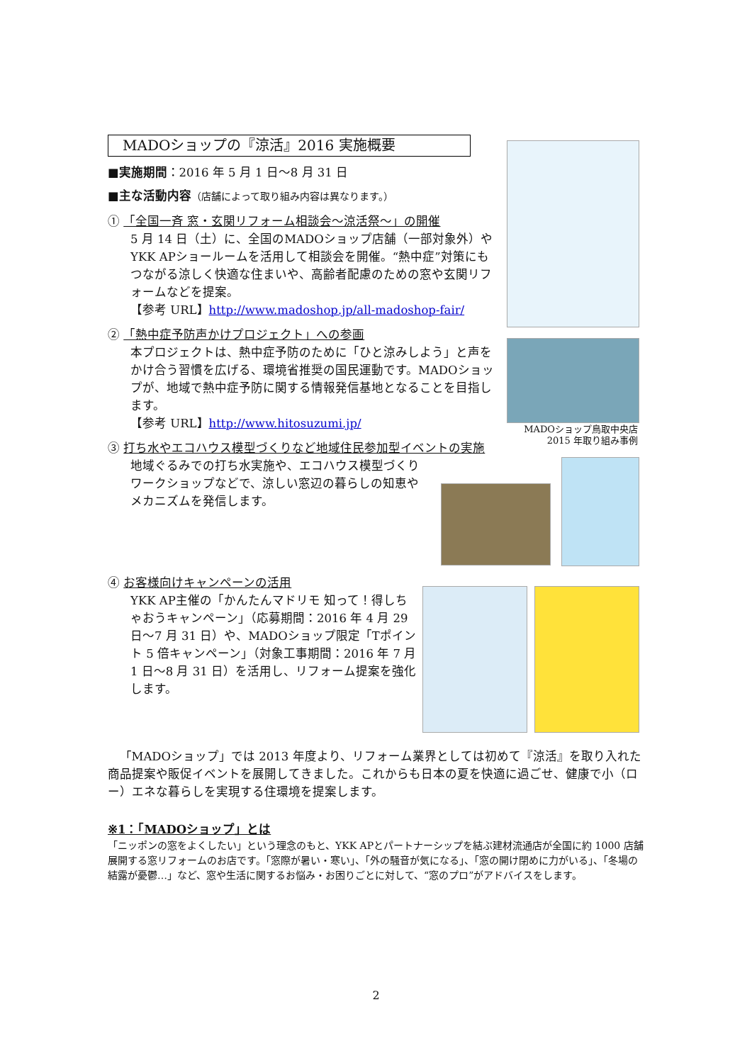MADOショップ鳥取中央店
2015 年取り組み事例
MADOショップの『涼活』2016 実施概要
■実施期間：2016 年 5 月 1 日〜8 月 31 日
■主な活動内容（店舗によって取り組み内容は異なります。）
① 「全国一斉 窓・玄関リフォーム相談会〜涼活祭〜」の開催
5 月 14 日（土）に、全国のMADOショップ店舗（一部対象外）やYKK APショールームを活用して相談会を開催。“熱中症”対策にもつながる涼しく快適な住まいや、高齢者配慮のための窓や玄関リフォームなどを提案。
【参考 URL】http://www.madoshop.jp/all-madoshop-fair/
② 「熱中症予防声かけプロジェクト」への参画
本プロジェクトは、熱中症予防のために「ひと涼みしよう」と声をかけ合う習慣を広げる、環境省推奨の国民運動です。MADOショップが、地域で熱中症予防に関する情報発信基地となることを目指します。
【参考 URL】http://www.hitosuzumi.jp/
③ 打ち水やエコハウス模型づくりなど地域住民参加型イベントの実施
地域ぐるみでの打ち水実施や、エコハウス模型づくりワークショップなどで、涼しい窓辺の暮らしの知恵やメカニズムを発信します。
④ お客様向けキャンペーンの活用
YKK AP主催の「かんたんマドリモ 知って！得しちゃおうキャンペーン」（応募期間：2016 年 4 月 29 日〜7 月 31 日）や、MADOショップ限定「Tポイント 5 倍キャンペーン」（対象工事期間：2016 年 7 月 1 日〜8 月 31 日）を活用し、リフォーム提案を強化します。
「MADOショップ」では 2013 年度より、リフォーム業界としては初めて『涼活』を取り入れた商品提案や販促イベントを展開してきました。これからも日本の夏を快適に過ごせ、健康で小（ロー）エネな暮らしを実現する住環境を提案します。
※1：「MADOショップ」とは
「ニッポンの窓をよくしたい」という理念のもと、YKK APとパートナーシップを結ぶ建材流通店が全国に約 1000 店舗展開する窓リフォームのお店です。「窓際が暑い・寒い」、「外の騒音が気になる」、「窓の開け閉めに力がいる」、「冬場の結露が憂鬱…」など、窓や生活に関するお悩み・お困りごとに対して、“窓のプロ”がアドバイスをします。
2